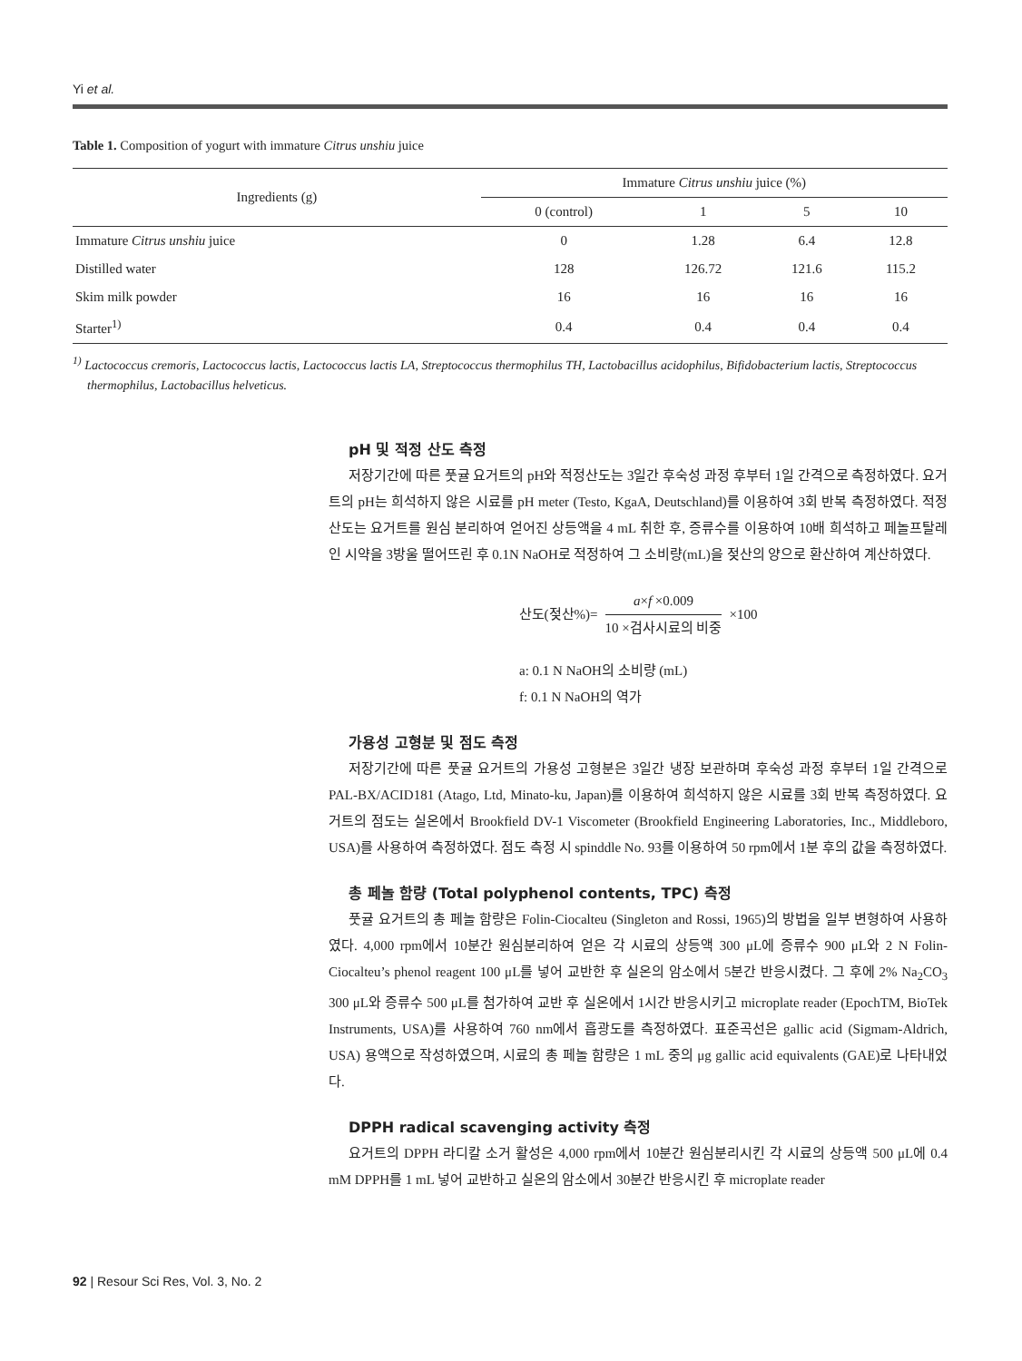Yi et al.
Table 1. Composition of yogurt with immature Citrus unshiu juice
| Ingredients (g) | Immature Citrus unshiu juice (%) | | | |
| --- | --- | --- | --- | --- |
| | 0 (control) | 1 | 5 | 10 |
| Immature Citrus unshiu juice | 0 | 1.28 | 6.4 | 12.8 |
| Distilled water | 128 | 126.72 | 121.6 | 115.2 |
| Skim milk powder | 16 | 16 | 16 | 16 |
| Starter<sup>1)</sup> | 0.4 | 0.4 | 0.4 | 0.4 |
<sup>1)</sup> Lactococcus cremoris, Lactococcus lactis, Lactococcus lactis LA, Streptococcus thermophilus TH, Lactobacillus acidophilus, Bifidobacterium lactis, Streptococcus thermophilus, Lactobacillus helveticus.
pH 및 적정 산도 측정
저장기간에 따른 풋귤 요거트의 pH와 적정산도는 3일간 후숙성 과정 후부터 1일 간격으로 측정하였다. 요거트의 pH는 희석하지 않은 시료를 pH meter (Testo, KgaA, Deutschland)를 이용하여 3회 반복 측정하였다. 적정 산도는 요거트를 원심 분리하여 얻어진 상등액을 4 mL 취한 후, 증류수를 이용하여 10배 희석하고 페놀프탈레인 시약을 3방울 떨어뜨린 후 0.1N NaOH로 적정하여 그 소비량(mL)을 젖산의 양으로 환산하여 계산하였다.
산도(젖산%)= a×f ×0.009 10 ×검사시료의 비중 ×100
a: 0.1 N NaOH의 소비량 (mL)
f: 0.1 N NaOH의 역가
가용성 고형분 및 점도 측정
저장기간에 따른 풋귤 요거트의 가용성 고형분은 3일간 냉장 보관하며 후숙성 과정 후부터 1일 간격으로 PAL-BX/ACID181 (Atago, Ltd, Minato-ku, Japan)를 이용하여 희석하지 않은 시료를 3회 반복 측정하였다. 요거트의 점도는 실온에서 Brookfield DV-1 Viscometer (Brookfield Engineering Laboratories, Inc., Middleboro, USA)를 사용하여 측정하였다. 점도 측정 시 spinddle No. 93를 이용하여 50 rpm에서 1분 후의 값을 측정하였다.
총 페놀 함량 (Total polyphenol contents, TPC) 측정
풋귤 요거트의 총 페놀 함량은 Folin-Ciocalteu (Singleton and Rossi, 1965)의 방법을 일부 변형하여 사용하였다. 4,000 rpm에서 10분간 원심분리하여 얻은 각 시료의 상등액 300 μL에 증류수 900 μL와 2 N Folin-Ciocalteu’s phenol reagent 100 μL를 넣어 교반한 후 실온의 암소에서 5분간 반응시켰다. 그 후에 2% Na<sub>2</sub>CO<sub>3</sub> 300 μL와 증류수 500 μL를 첨가하여 교반 후 실온에서 1시간 반응시키고 microplate reader (EpochTM, BioTek Instruments, USA)를 사용하여 760 nm에서 흡광도를 측정하였다. 표준곡선은 gallic acid (Sigmam-Aldrich, USA) 용액으로 작성하였으며, 시료의 총 페놀 함량은 1 mL 중의 μg gallic acid equivalents (GAE)로 나타내었다.
DPPH radical scavenging activity 측정
요거트의 DPPH 라디칼 소거 활성은 4,000 rpm에서 10분간 원심분리시킨 각 시료의 상등액 500 μL에 0.4 mM DPPH를 1 mL 넣어 교반하고 실온의 암소에서 30분간 반응시킨 후 microplate reader
92 | Resour Sci Res, Vol. 3, No. 2